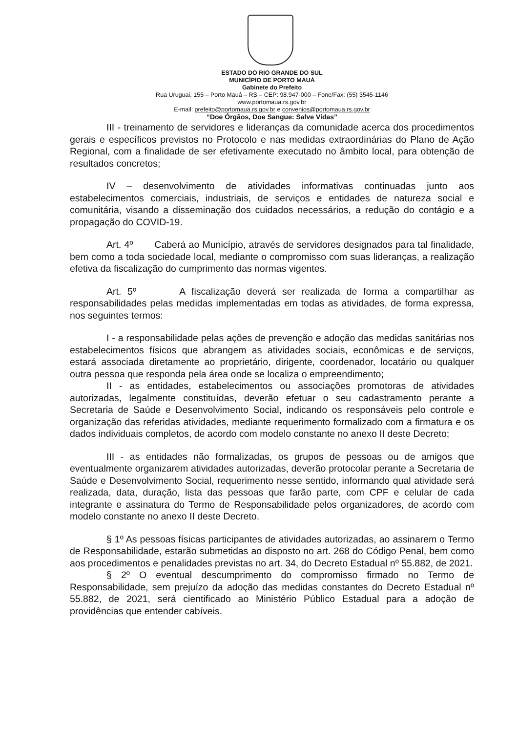ESTADO DO RIO GRANDE DO SUL
MUNICÍPIO DE PORTO MAUÁ
Gabinete do Prefeito
Rua Uruguai, 155 – Porto Mauá – RS – CEP: 98.947-000 – Fone/Fax: (55) 3545-1146
www.portomaua.rs.gov.br
E-mail: prefeito@portomaua.rs.gov.br e convenios@portomaua.rs.gov.br
“Doe Órgãos, Doe Sangue: Salve Vidas”
III - treinamento de servidores e lideranças da comunidade acerca dos procedimentos gerais e específicos previstos no Protocolo e nas medidas extraordinárias do Plano de Ação Regional, com a finalidade de ser efetivamente executado no âmbito local, para obtenção de resultados concretos;
IV – desenvolvimento de atividades informativas continuadas junto aos estabelecimentos comerciais, industriais, de serviços e entidades de natureza social e comunitária, visando a disseminação dos cuidados necessários, a redução do contágio e a propagação do COVID-19.
Art. 4º Caberá ao Município, através de servidores designados para tal finalidade, bem como a toda sociedade local, mediante o compromisso com suas lideranças, a realização efetiva da fiscalização do cumprimento das normas vigentes.
Art. 5º A fiscalização deverá ser realizada de forma a compartilhar as responsabilidades pelas medidas implementadas em todas as atividades, de forma expressa, nos seguintes termos:
I - a responsabilidade pelas ações de prevenção e adoção das medidas sanitárias nos estabelecimentos físicos que abrangem as atividades sociais, econômicas e de serviços, estará associada diretamente ao proprietário, dirigente, coordenador, locatário ou qualquer outra pessoa que responda pela área onde se localiza o empreendimento;
II - as entidades, estabelecimentos ou associações promotoras de atividades autorizadas, legalmente constituídas, deverão efetuar o seu cadastramento perante a Secretaria de Saúde e Desenvolvimento Social, indicando os responsáveis pelo controle e organização das referidas atividades, mediante requerimento formalizado com a firmatura e os dados individuais completos, de acordo com modelo constante no anexo II deste Decreto;
III - as entidades não formalizadas, os grupos de pessoas ou de amigos que eventualmente organizarem atividades autorizadas, deverão protocolar perante a Secretaria de Saúde e Desenvolvimento Social, requerimento nesse sentido, informando qual atividade será realizada, data, duração, lista das pessoas que farão parte, com CPF e celular de cada integrante e assinatura do Termo de Responsabilidade pelos organizadores, de acordo com modelo constante no anexo II deste Decreto.
§ 1º As pessoas físicas participantes de atividades autorizadas, ao assinarem o Termo de Responsabilidade, estarão submetidas ao disposto no art. 268 do Código Penal, bem como aos procedimentos e penalidades previstas no art. 34, do Decreto Estadual nº 55.882, de 2021.
§ 2º O eventual descumprimento do compromisso firmado no Termo de Responsabilidade, sem prejuízo da adoção das medidas constantes do Decreto Estadual nº 55.882, de 2021, será cientificado ao Ministério Público Estadual para a adoção de providências que entender cabíveis.